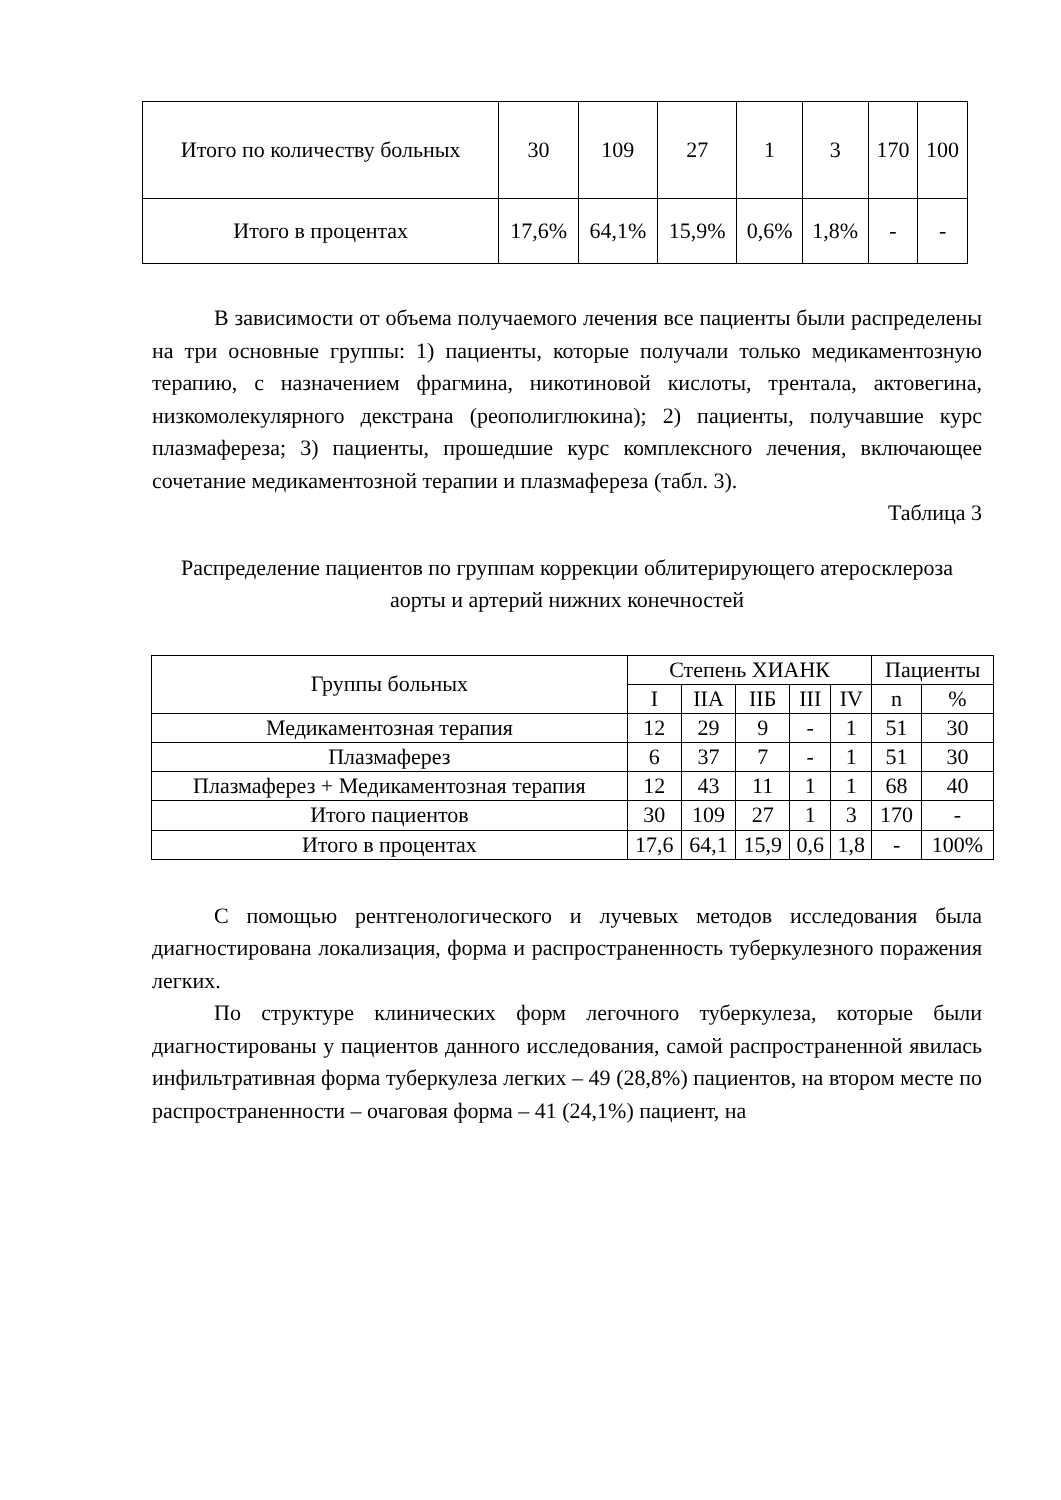| Итого по количеству больных | 30 | 109 | 27 | 1 | 3 | 170 | 100 |
| Итого в процентах | 17,6% | 64,1% | 15,9% | 0,6% | 1,8% | - | - |
В зависимости от объема получаемого лечения все пациенты были распределены на три основные группы: 1) пациенты, которые получали только медикаментозную терапию, с назначением фрагмина, никотиновой кислоты, трентала, актовегина, низкомолекулярного декстрана (реополиглюкина); 2) пациенты, получавшие курс плазмафереза; 3) пациенты, прошедшие курс комплексного лечения, включающее сочетание медикаментозной терапии и плазмафереза (табл. 3).
Таблица 3
Распределение пациентов по группам коррекции облитерирующего атеросклероза аорты и артерий нижних конечностей
| Группы больных | Степень ХИАНК | | | | | Пациенты | |
| --- | --- | --- | --- | --- | --- | --- | --- |
| | I | IIА | IIБ | III | IV | n | % |
| Медикаментозная терапия | 12 | 29 | 9 | - | 1 | 51 | 30 |
| Плазмаферез | 6 | 37 | 7 | - | 1 | 51 | 30 |
| Плазмаферез + Медикаментозная терапия | 12 | 43 | 11 | 1 | 1 | 68 | 40 |
| Итого пациентов | 30 | 109 | 27 | 1 | 3 | 170 | - |
| Итого в процентах | 17,6 | 64,1 | 15,9 | 0,6 | 1,8 | - | 100% |
С помощью рентгенологического и лучевых методов исследования была диагностирована локализация, форма и распространенность туберкулезного поражения легких.
По структуре клинических форм легочного туберкулеза, которые были диагностированы у пациентов данного исследования, самой распространенной явилась инфильтративная форма туберкулеза легких – 49 (28,8%) пациентов, на втором месте по распространенности – очаговая форма – 41 (24,1%) пациент, на